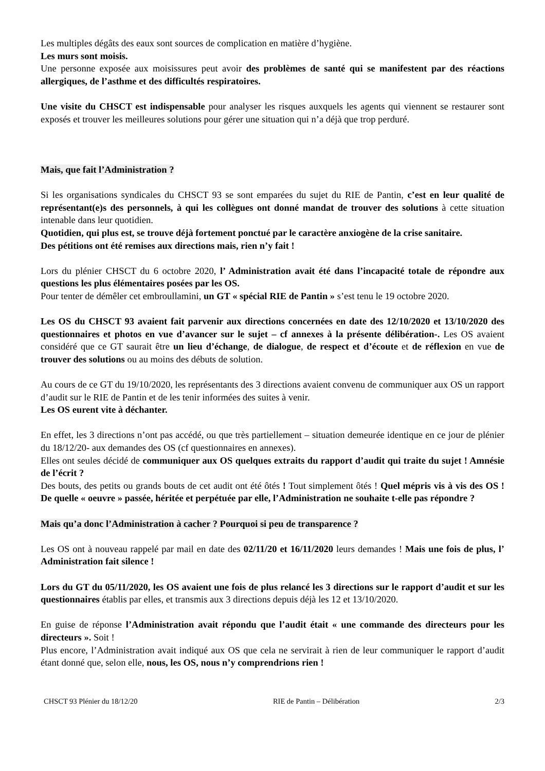Les multiples dégâts des eaux sont sources de complication en matière d’hygiène.
Les murs sont moisis.
Une personne exposée aux moisissures peut avoir des problèmes de santé qui se manifestent par des réactions allergiques, de l’asthme et des difficultés respiratoires.
Une visite du CHSCT est indispensable pour analyser les risques auxquels les agents qui viennent se restaurer sont exposés et trouver les meilleures solutions pour gérer une situation qui n’a déjà que trop perduré.
Mais, que fait l’Administration ?
Si les organisations syndicales du CHSCT 93 se sont emparées du sujet du RIE de Pantin, c’est en leur qualité de représentant(e)s des personnels, à qui les collègues ont donné mandat de trouver des solutions à cette situation intenable dans leur quotidien.
Quotidien, qui plus est, se trouve déjà fortement ponctué par le caractère anxiogène de la crise sanitaire.
Des pétitions ont été remises aux directions mais, rien n’y fait !
Lors du plénier CHSCT du 6 octobre 2020, l’ Administration avait été dans l’incapacité totale de répondre aux questions les plus élémentaires posées par les OS.
Pour tenter de démêler cet embroullamini, un GT « spécial RIE de Pantin » s’est tenu le 19 octobre 2020.
Les OS du CHSCT 93 avaient fait parvenir aux directions concernées en date des 12/10/2020 et 13/10/2020 des questionnaires et photos en vue d’avancer sur le sujet – cf annexes à la présente délibération-. Les OS avaient considéré que ce GT saurait être un lieu d’échange, de dialogue, de respect et d’écoute et de réflexion en vue de trouver des solutions ou au moins des débuts de solution.
Au cours de ce GT du 19/10/2020, les représentants des 3 directions avaient convenu de communiquer aux OS un rapport d’audit sur le RIE de Pantin et de les tenir informées des suites à venir.
Les OS eurent vite à déchanter.
En effet, les 3 directions n’ont pas accédé, ou que très partiellement – situation demeurée identique en ce jour de plénier du 18/12/20- aux demandes des OS (cf questionnaires en annexes).
Elles ont seules décidé de communiquer aux OS quelques extraits du rapport d’audit qui traite du sujet ! Amnésie de l’écrit ?
Des bouts, des petits ou grands bouts de cet audit ont été ôtés ! Tout simplement ôtés ! Quel mépris vis à vis des OS ! De quelle « oeuvre » passée, héritée et perpétuée par elle, l’Administration ne souhaite t-elle pas répondre ?
Mais qu’a donc l’Administration à cacher ? Pourquoi si peu de transparence ?
Les OS ont à nouveau rappelé par mail en date des 02/11/20 et 16/11/2020 leurs demandes ! Mais une fois de plus, l’ Administration fait silence !
Lors du GT du 05/11/2020, les OS avaient une fois de plus relancé les 3 directions sur le rapport d’audit et sur les questionnaires établis par elles, et transmis aux 3 directions depuis déjà les 12 et 13/10/2020.
En guise de réponse l’Administration avait répondu que l’audit était « une commande des directeurs pour les directeurs ». Soit !
Plus encore, l’Administration avait indiqué aux OS que cela ne servirait à rien de leur communiquer le rapport d’audit étant donné que, selon elle, nous, les OS, nous n’y comprendrions rien !
CHSCT 93 Plénier du 18/12/20 RIE de Pantin – Délibération 2/3